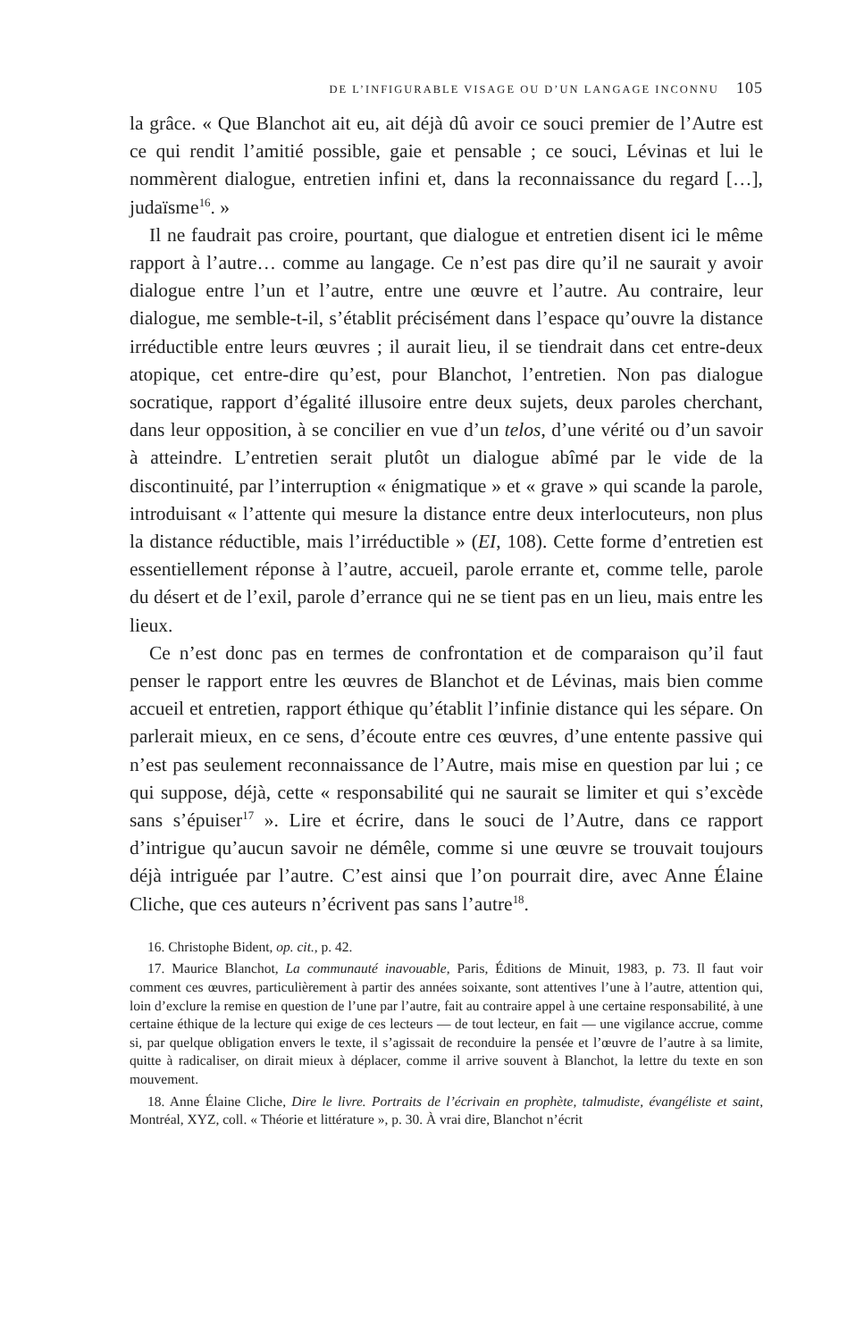DE L’INFIGURABLE VISAGE OU D’UN LANGAGE INCONNU 105
la grâce. « Que Blanchot ait eu, ait déjà dû avoir ce souci premier de l’Autre est ce qui rendit l’amitié possible, gaie et pensable ; ce souci, Lévinas et lui le nommèrent dialogue, entretien infini et, dans la reconnaissance du regard […], judaïsme<sup>16</sup>. »
Il ne faudrait pas croire, pourtant, que dialogue et entretien disent ici le même rapport à l’autre… comme au langage. Ce n’est pas dire qu’il ne saurait y avoir dialogue entre l’un et l’autre, entre une œuvre et l’autre. Au contraire, leur dialogue, me semble-t-il, s’établit précisément dans l’espace qu’ouvre la distance irréductible entre leurs œuvres ; il aurait lieu, il se tiendrait dans cet entre-deux atopique, cet entre-dire qu’est, pour Blanchot, l’entretien. Non pas dialogue socratique, rapport d’égalité illusoire entre deux sujets, deux paroles cherchant, dans leur opposition, à se concilier en vue d’un telos, d’une vérité ou d’un savoir à atteindre. L’entretien serait plutôt un dialogue abîmé par le vide de la discontinuité, par l’interruption « énigmatique » et « grave » qui scande la parole, introduisant « l’attente qui mesure la distance entre deux interlocuteurs, non plus la distance réductible, mais l’irréductible » (EI, 108). Cette forme d’entretien est essentiellement réponse à l’autre, accueil, parole errante et, comme telle, parole du désert et de l’exil, parole d’errance qui ne se tient pas en un lieu, mais entre les lieux.
Ce n’est donc pas en termes de confrontation et de comparaison qu’il faut penser le rapport entre les œuvres de Blanchot et de Lévinas, mais bien comme accueil et entretien, rapport éthique qu’établit l’infinie distance qui les sépare. On parlerait mieux, en ce sens, d’écoute entre ces œuvres, d’une entente passive qui n’est pas seulement reconnaissance de l’Autre, mais mise en question par lui ; ce qui suppose, déjà, cette « responsabilité qui ne saurait se limiter et qui s’excède sans s’épuiser<sup>17</sup> ». Lire et écrire, dans le souci de l’Autre, dans ce rapport d’intrigue qu’aucun savoir ne démêle, comme si une œuvre se trouvait toujours déjà intriguée par l’autre. C’est ainsi que l’on pourrait dire, avec Anne Élaine Cliche, que ces auteurs n’écrivent pas sans l’autre<sup>18</sup>.
16. Christophe Bident, op. cit., p. 42.
17. Maurice Blanchot, La communauté inavouable, Paris, Éditions de Minuit, 1983, p. 73. Il faut voir comment ces œuvres, particulièrement à partir des années soixante, sont attentives l’une à l’autre, attention qui, loin d’exclure la remise en question de l’une par l’autre, fait au contraire appel à une certaine responsabilité, à une certaine éthique de la lecture qui exige de ces lecteurs — de tout lecteur, en fait — une vigilance accrue, comme si, par quelque obligation envers le texte, il s’agissait de reconduire la pensée et l’œuvre de l’autre à sa limite, quitte à radicaliser, on dirait mieux à déplacer, comme il arrive souvent à Blanchot, la lettre du texte en son mouvement.
18. Anne Élaine Cliche, Dire le livre. Portraits de l’écrivain en prophète, talmudiste, évangéliste et saint, Montréal, XYZ, coll. « Théorie et littérature », p. 30. À vrai dire, Blanchot n’écrit